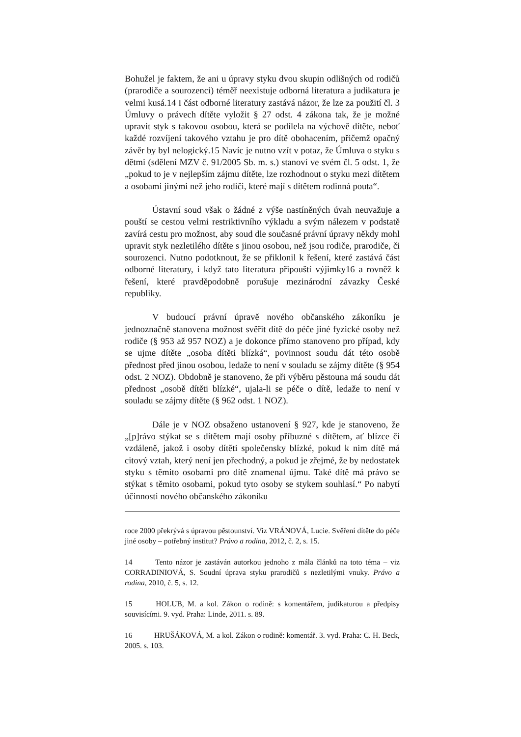Bohužel je faktem, že ani u úpravy styku dvou skupin odlišných od rodičů (prarodiče a sourozenci) téměř neexistuje odborná literatura a judikatura je velmi kusá.14 I část odborné literatury zastává názor, že lze za použití čl. 3 Úmluvy o právech dítěte vyložit § 27 odst. 4 zákona tak, že je možné upravit styk s takovou osobou, která se podílela na výchově dítěte, neboť každé rozvíjení takového vztahu je pro dítě obohacením, přičemž opačný závěr by byl nelogický.15 Navíc je nutno vzít v potaz, že Úmluva o styku s dětmi (sdělení MZV č. 91/2005 Sb. m. s.) stanoví ve svém čl. 5 odst. 1, že „pokud to je v nejlepším zájmu dítěte, lze rozhodnout o styku mezi dítětem a osobami jinými než jeho rodiči, které mají s dítětem rodinná pouta“.
Ústavní soud však o žádné z výše nastíněných úvah neuvažuje a pouští se cestou velmi restriktivního výkladu a svým nálezem v podstatě zavírá cestu pro možnost, aby soud dle současné právní úpravy někdy mohl upravit styk nezletilého dítěte s jinou osobou, než jsou rodiče, prarodiče, či sourozenci. Nutno podotknout, že se přiklonil k řešení, které zastává část odborné literatury, i když tato literatura připouští výjimky16 a rovněž k řešení, které pravděpodobně porušuje mezinárodní závazky České republiky.
V budoucí právní úpravě nového občanského zákoníku je jednoznačně stanovena možnost svěřit dítě do péče jiné fyzické osoby než rodiče (§ 953 až 957 NOZ) a je dokonce přímo stanoveno pro případ, kdy se ujme dítěte „osoba dítěti blízká“, povinnost soudu dát této osobě přednost před jinou osobou, ledaže to není v souladu se zájmy dítěte (§ 954 odst. 2 NOZ). Obdobně je stanoveno, že při výběru pěstouna má soudu dát přednost „osobě dítěti blízké“, ujala-li se péče o dítě, ledaže to není v souladu se zájmy dítěte (§ 962 odst. 1 NOZ).
Dále je v NOZ obsaženo ustanovení § 927, kde je stanoveno, že „[p]rávo stýkat se s dítětem mají osoby příbuzné s dítětem, ať blízce či vzdáleně, jakož i osoby dítěti společensky blízké, pokud k nim dítě má citový vztah, který není jen přechodný, a pokud je zřejmé, že by nedostatek styku s těmito osobami pro dítě znamenal újmu. Také dítě má právo se stýkat s těmito osobami, pokud tyto osoby se stykem souhlasí.“ Po nabytí účinnosti nového občanského zákoníku
roce 2000 překrývá s úpravou pěstounství. Viz VRÁNOVÁ, Lucie. Svěření dítěte do péče jiné osoby – potřebný institut? Právo a rodina, 2012, č. 2, s. 15.
14 Tento názor je zastáván autorkou jednoho z mála článků na toto téma – viz CORRADINIOVÁ, S. Soudní úprava styku prarodičů s nezletilými vnuky. Právo a rodina, 2010, č. 5, s. 12.
15 HOLUB, M. a kol. Zákon o rodině: s komentářem, judikaturou a předpisy souvisícími. 9. vyd. Praha: Linde, 2011. s. 89.
16 HRUŠÁKOVÁ, M. a kol. Zákon o rodině: komentář. 3. vyd. Praha: C. H. Beck, 2005. s. 103.